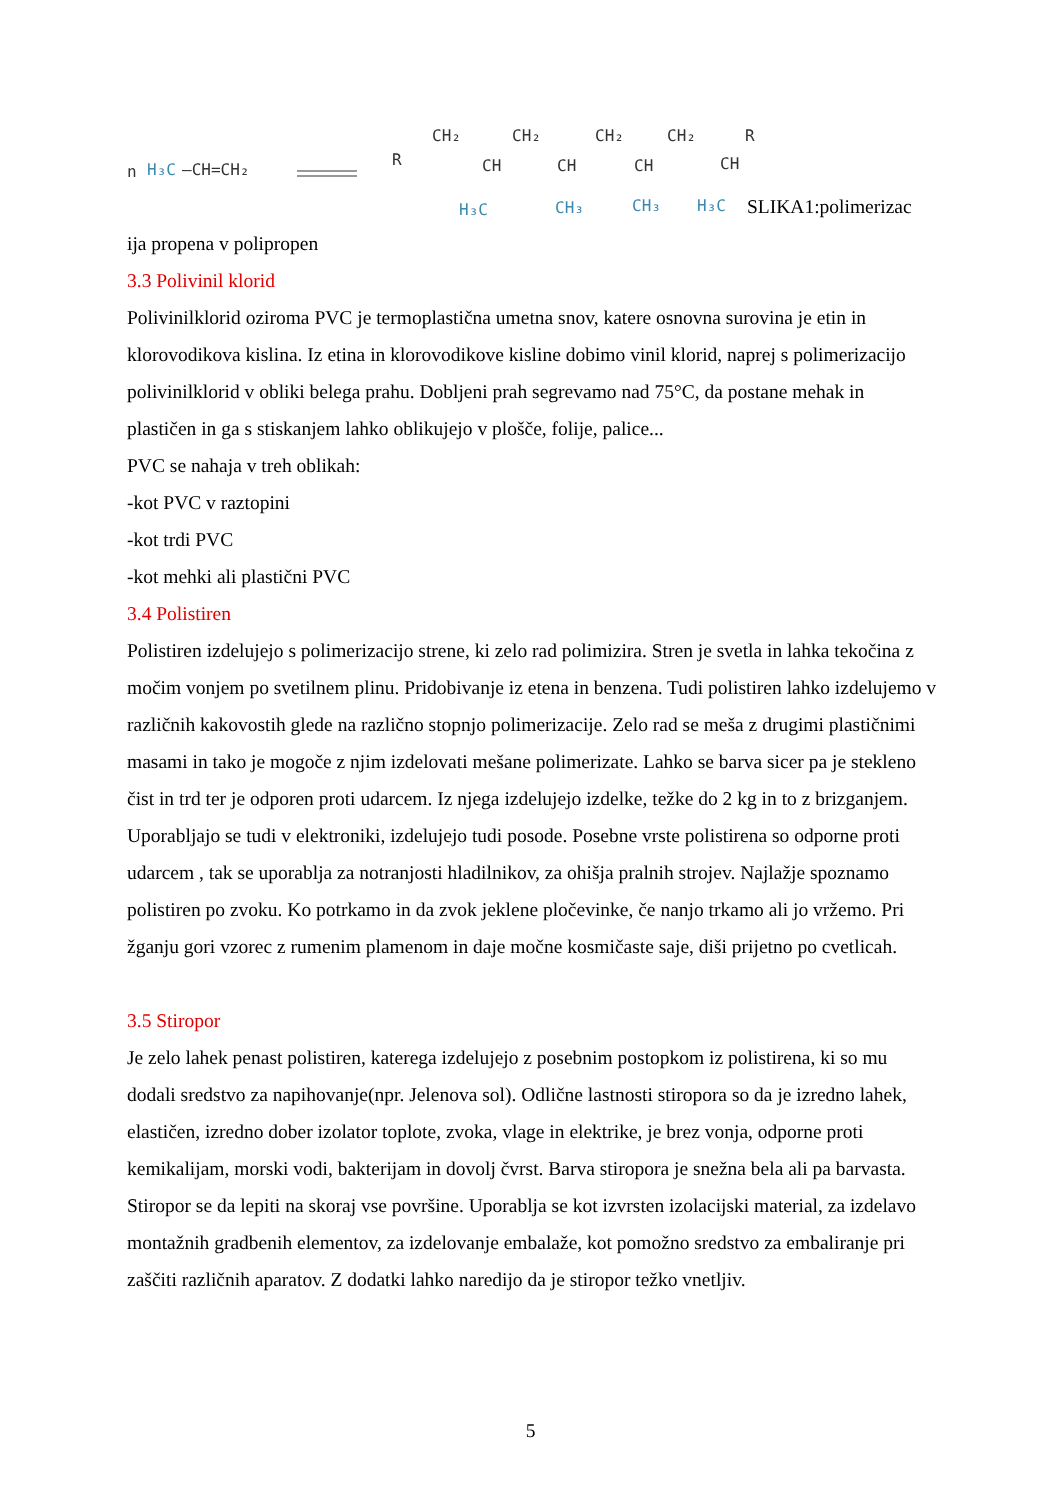n
H₃C
–CH=CH₂
R
CH₂
CH₂
CH₂
CH₂
R
CH
CH
CH
CH
H₃C
CH₃
CH₃
H₃C
SLIKA1:polimerizac
ija propena v polipropen
3.3 Polivinil klorid
Polivinilklorid oziroma PVC je termoplastična umetna snov, katere osnovna surovina je etin in klorovodikova kislina. Iz etina in klorovodikove kisline dobimo vinil klorid, naprej s polimerizacijo polivinilklorid v obliki belega prahu. Dobljeni prah segrevamo nad 75°C, da postane mehak in plastičen in ga s stiskanjem lahko oblikujejo v plošče, folije, palice...
PVC se nahaja v treh oblikah:
-kot PVC v raztopini
-kot trdi PVC
-kot mehki ali plastični PVC
3.4 Polistiren
Polistiren izdelujejo s polimerizacijo strene, ki zelo rad polimizira. Stren je svetla in lahka tekočina z močim vonjem po svetilnem plinu. Pridobivanje iz etena in benzena. Tudi polistiren lahko izdelujemo v različnih kakovostih glede na različno stopnjo polimerizacije. Zelo rad se meša z drugimi plastičnimi masami in tako je mogoče z njim izdelovati mešane polimerizate. Lahko se barva sicer pa je stekleno čist in trd ter je odporen proti udarcem. Iz njega izdelujejo izdelke, težke do 2 kg in to z brizganjem. Uporabljajo se tudi v elektroniki, izdelujejo tudi posode. Posebne vrste polistirena so odporne proti udarcem , tak se uporablja za notranjosti hladilnikov, za ohišja pralnih strojev. Najlažje spoznamo polistiren po zvoku. Ko potrkamo in da zvok jeklene pločevinke, če nanjo trkamo ali jo vržemo. Pri žganju gori vzorec z rumenim plamenom in daje močne kosmičaste saje, diši prijetno po cvetlicah.
3.5 Stiropor
Je zelo lahek penast polistiren, katerega izdelujejo z posebnim postopkom iz polistirena, ki so mu dodali sredstvo za napihovanje(npr. Jelenova sol). Odlične lastnosti stiropora so da je izredno lahek, elastičen, izredno dober izolator toplote, zvoka, vlage in elektrike, je brez vonja, odporne proti kemikalijam, morski vodi, bakterijam in dovolj čvrst. Barva stiropora je snežna bela ali pa barvasta. Stiropor se da lepiti na skoraj vse površine. Uporablja se kot izvrsten izolacijski material, za izdelavo montažnih gradbenih elementov, za izdelovanje embalaže, kot pomožno sredstvo za embaliranje pri zaščiti različnih aparatov. Z dodatki lahko naredijo da je stiropor težko vnetljiv.
5